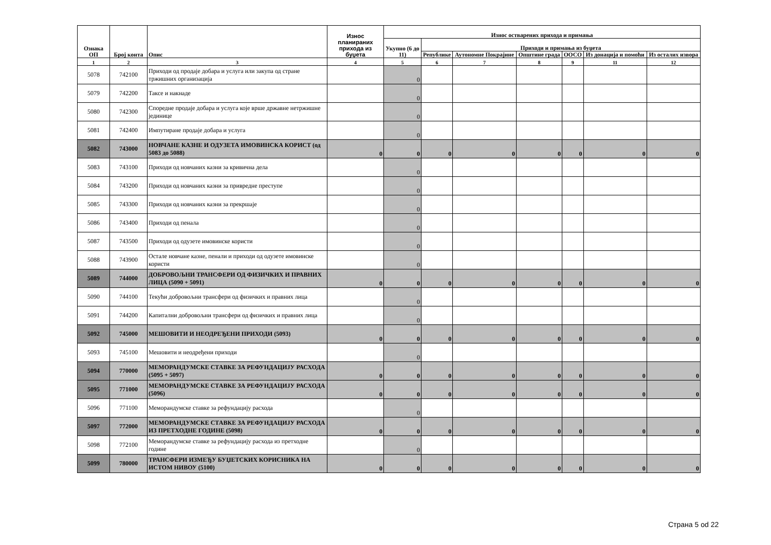| Ознака ОП | Број конта | Опис | Износ планираних прихода из буџета | Износ остварених прихода и примања | | | | | | |
| --- | --- | --- | --- | --- | --- | --- | --- | --- | --- | --- |
| | | | | Укупно (6 до 11) | Приходи и примања из буџета | | | | | |
| | | | | | Републике | Аутономне Покрајине | Општине града | ООСО | Из донација и помоћи | Из осталих извора |
| 1 | 2 | 3 | 4 | 5 | 6 | 7 | 8 | 9 | 11 | 12 |
| 5078 | 742100 | Приходи од продаје добара и услуга или закупа од стране тржишних организација | | 0 | | | | | | |
| 5079 | 742200 | Таксе и накнаде | | 0 | | | | | | |
| 5080 | 742300 | Споредне продаје добара и услуга које врше државне нетржишне јединице | | 0 | | | | | | |
| 5081 | 742400 | Импутиране продаје добара и услуга | | 0 | | | | | | |
| 5082 | 743000 | НОВЧАНЕ КАЗНЕ И ОДУЗЕТА ИМОВИНСКА КОРИСТ (од 5083 до 5088) | 0 | 0 | 0 | 0 | 0 | 0 | 0 | 0 |
| 5083 | 743100 | Приходи од новчаних казни за кривична дела | | 0 | | | | | | |
| 5084 | 743200 | Приходи од новчаних казни за привредне преступе | | 0 | | | | | | |
| 5085 | 743300 | Приходи од новчаних казни за прекршаје | | 0 | | | | | | |
| 5086 | 743400 | Приходи од пенала | | 0 | | | | | | |
| 5087 | 743500 | Приходи од одузете имовинске користи | | 0 | | | | | | |
| 5088 | 743900 | Остале новчане казне, пенали и приходи од одузете имовинске користи | | 0 | | | | | | |
| 5089 | 744000 | ДОБРОВОЉНИ ТРАНСФЕРИ ОД ФИЗИЧКИХ И ПРАВНИХ ЛИЦА (5090 + 5091) | 0 | 0 | 0 | 0 | 0 | 0 | 0 | 0 |
| 5090 | 744100 | Текући добровољни трансфери од физичких и правних лица | | 0 | | | | | | |
| 5091 | 744200 | Капитални добровољни трансфери од физичких и правних лица | | 0 | | | | | | |
| 5092 | 745000 | МЕШОВИТИ И НЕОДРЕЂЕНИ ПРИХОДИ (5093) | 0 | 0 | 0 | 0 | 0 | 0 | 0 | 0 |
| 5093 | 745100 | Мешовити и неодређени приходи | | 0 | | | | | | |
| 5094 | 770000 | МЕМОРАНДУМСКЕ СТАВКЕ ЗА РЕФУНДАЦИЈУ РАСХОДА (5095 + 5097) | 0 | 0 | 0 | 0 | 0 | 0 | 0 | 0 |
| 5095 | 771000 | МЕМОРАНДУМСКЕ СТАВКЕ ЗА РЕФУНДАЦИЈУ РАСХОДА (5096) | 0 | 0 | 0 | 0 | 0 | 0 | 0 | 0 |
| 5096 | 771100 | Меморандумске ставке за рефундацију расхода | | 0 | | | | | | |
| 5097 | 772000 | МЕМОРАНДУМСКЕ СТАВКЕ ЗА РЕФУНДАЦИЈУ РАСХОДА ИЗ ПРЕТХОДНЕ ГОДИНЕ (5098) | 0 | 0 | 0 | 0 | 0 | 0 | 0 | 0 |
| 5098 | 772100 | Меморандумске ставке за рефундацију расхода из претходне године | | 0 | | | | | | |
| 5099 | 780000 | ТРАНСФЕРИ ИЗМЕЂУ БУЏЕТСКИХ КОРИСНИКА НА ИСТОМ НИВОУ (5100) | 0 | 0 | 0 | 0 | 0 | 0 | 0 | 0 |
Страна 5 od 22